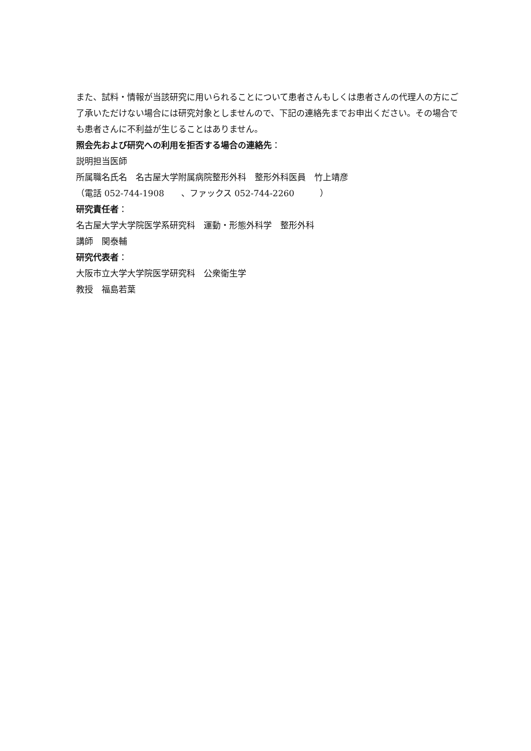また、試料・情報が当該研究に用いられることについて患者さんもしくは患者さんの代理人の方にご了承いただけない場合には研究対象としませんので、下記の連絡先までお申出ください。その場合でも患者さんに不利益が生じることはありません。
照会先および研究への利用を拒否する場合の連絡先：
説明担当医師
所属職名氏名　名古屋大学附属病院整形外科　整形外科医員　竹上靖彦
（電話 052-744-1908　　、ファックス 052-744-2260　　　）
研究責任者：
名古屋大学大学院医学系研究科　運動・形態外科学　整形外科
講師　関泰輔
研究代表者：
大阪市立大学大学院医学研究科　公衆衛生学
教授　福島若葉